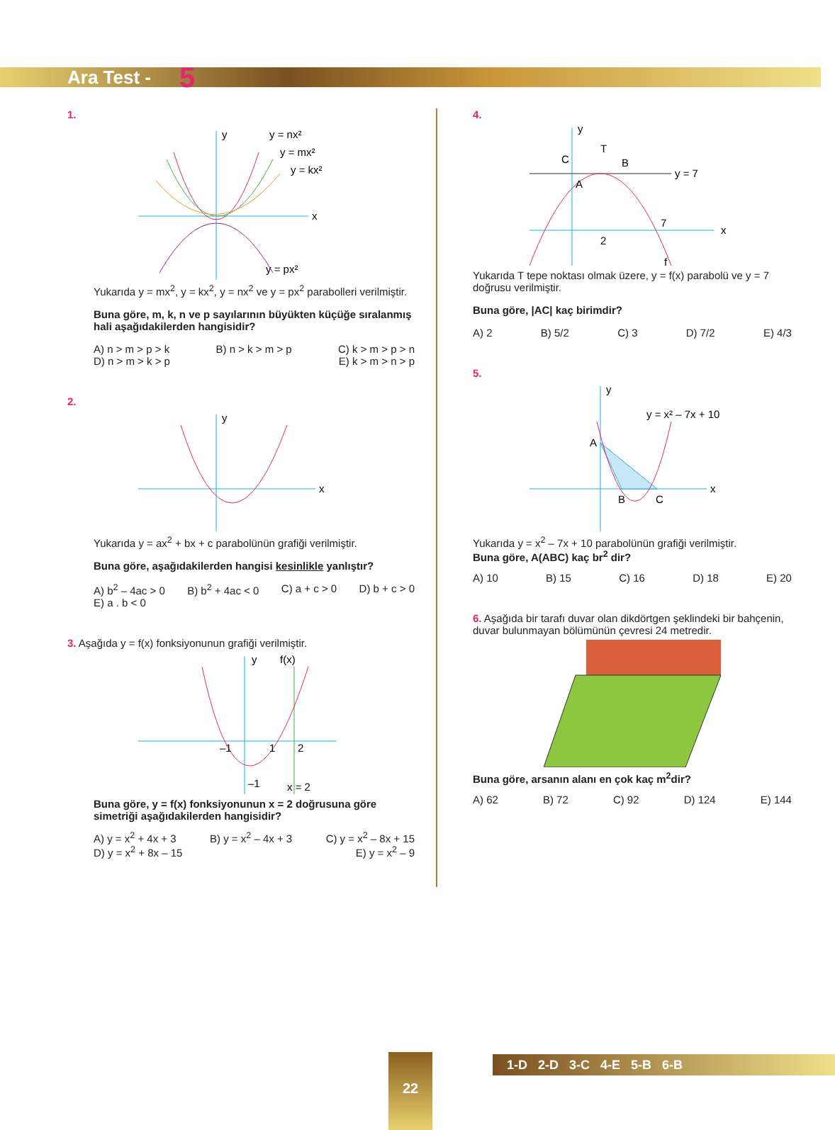Ara Test - 5
1.
y
x
y = nx²
y = mx²
y = kx²
y = px²
Yukarıda y = mx<sup>2</sup>, y = kx<sup>2</sup>, y = nx<sup>2</sup> ve y = px<sup>2</sup> parabolleri verilmiştir.
Buna göre, m, k, n ve p sayılarının büyükten küçüğe sıralanmış hali aşağıdakilerden hangisidir?
A) n > m > p > k B) n > k > m > p C) k > m > p > n D) n > m > k > p E) k > m > n > p
2.
y
x
Yukarıda y = ax<sup>2</sup> + bx + c parabolünün grafiği verilmiştir.
Buna göre, aşağıdakilerden hangisi kesinlikle yanlıştır?
A) b<sup>2</sup> – 4ac > 0 B) b<sup>2</sup> + 4ac < 0 C) a + c > 0 D) b + c > 0 E) a . b < 0
3. Aşağıda y = f(x) fonksiyonunun grafiği verilmiştir.
y
f(x)
–1
1
2
–1
x = 2
Buna göre, y = f(x) fonksiyonunun x = 2 doğrusuna göre simetriği aşağıdakilerden hangisidir?
A) y = x<sup>2</sup> + 4x + 3 B) y = x<sup>2</sup> – 4x + 3 C) y = x<sup>2</sup> – 8x + 15 D) y = x<sup>2</sup> + 8x – 15 E) y = x<sup>2</sup> – 9
4.
y
x
y = 7
C
T
B
A
2
7
f
Yukarıda T tepe noktası olmak üzere, y = f(x) parabolü ve y = 7 doğrusu verilmiştir.
Buna göre, |AC| kaç birimdir?
A) 2 B) 5/2 C) 3 D) 7/2 E) 4/3
5.
y
x
A
B
C
y = x² – 7x + 10
Yukarıda y = x<sup>2</sup> – 7x + 10 parabolünün grafiği verilmiştir.
Buna göre, A(ABC) kaç br<sup>2</sup> dir?
A) 10 B) 15 C) 16 D) 18 E) 20
6. Aşağıda bir tarafı duvar olan dikdörtgen şeklindeki bir bahçenin, duvar bulunmayan bölümünün çevresi 24 metredir. Buna göre, arsanın alanı en çok kaç m<sup>2</sup>dir?
A) 62 B) 72 C) 92 D) 124 E) 144
22
1-D 2-D 3-C 4-E 5-B 6-B